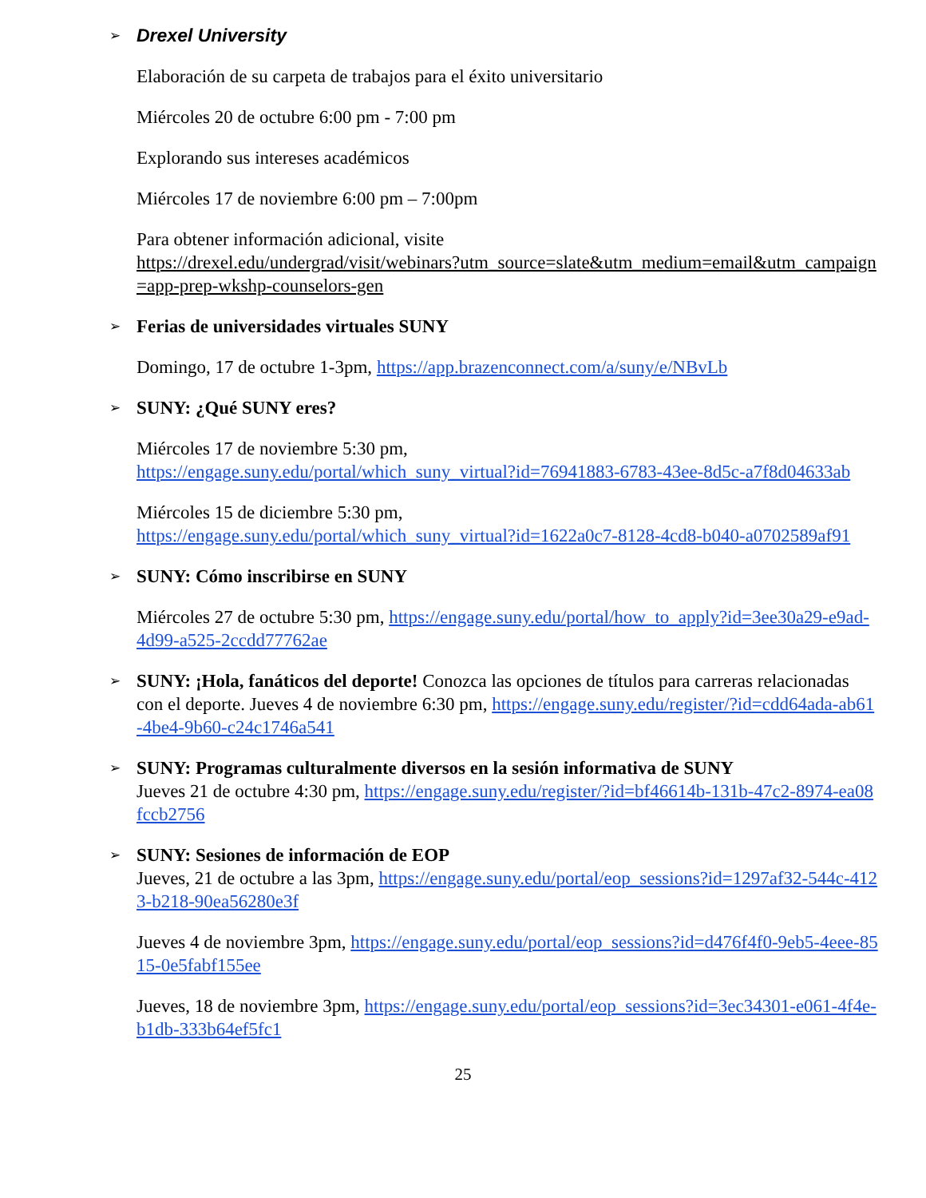➢ Drexel University
Elaboración de su carpeta de trabajos para el éxito universitario
Miércoles 20 de octubre 6:00 pm - 7:00 pm
Explorando sus intereses académicos
Miércoles 17 de noviembre 6:00 pm – 7:00pm
Para obtener información adicional, visite
https://drexel.edu/undergrad/visit/webinars?utm_source=slate&utm_medium=email&utm_campaign=app-prep-wkshp-counselors-gen
➢ Ferias de universidades virtuales SUNY
Domingo, 17 de octubre 1-3pm, https://app.brazenconnect.com/a/suny/e/NBvLb
➢ SUNY: ¿Qué SUNY eres?
Miércoles 17 de noviembre 5:30 pm,
https://engage.suny.edu/portal/which_suny_virtual?id=76941883-6783-43ee-8d5c-a7f8d04633ab
Miércoles 15 de diciembre 5:30 pm,
https://engage.suny.edu/portal/which_suny_virtual?id=1622a0c7-8128-4cd8-b040-a0702589af91
➢ SUNY: Cómo inscribirse en SUNY
Miércoles 27 de octubre 5:30 pm, https://engage.suny.edu/portal/how_to_apply?id=3ee30a29-e9ad-4d99-a525-2ccdd77762ae
➢ SUNY: ¡Hola, fanáticos del deporte! Conozca las opciones de títulos para carreras relacionadas con el deporte. Jueves 4 de noviembre 6:30 pm, https://engage.suny.edu/register/?id=cdd64ada-ab61-4be4-9b60-c24c1746a541
➢ SUNY: Programas culturalmente diversos en la sesión informativa de SUNY
Jueves 21 de octubre 4:30 pm, https://engage.suny.edu/register/?id=bf46614b-131b-47c2-8974-ea08fccb2756
➢ SUNY: Sesiones de información de EOP
Jueves, 21 de octubre a las 3pm, https://engage.suny.edu/portal/eop_sessions?id=1297af32-544c-4123-b218-90ea56280e3f
Jueves 4 de noviembre 3pm, https://engage.suny.edu/portal/eop_sessions?id=d476f4f0-9eb5-4eee-8515-0e5fabf155ee
Jueves, 18 de noviembre 3pm, https://engage.suny.edu/portal/eop_sessions?id=3ec34301-e061-4f4e-b1db-333b64ef5fc1
25